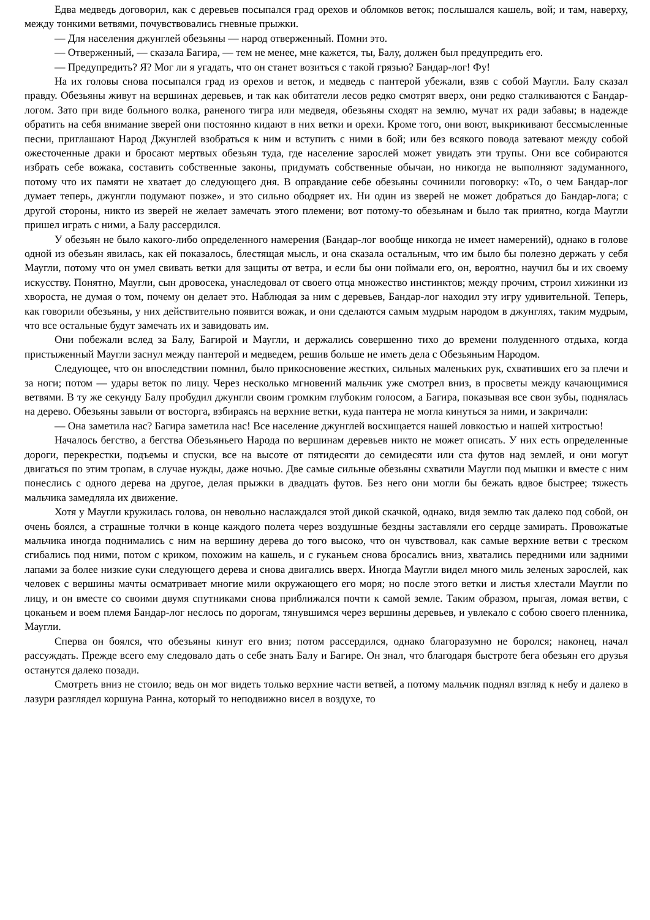Едва медведь договорил, как с деревьев посыпался град орехов и обломков веток; послышался кашель, вой; и там, наверху, между тонкими ветвями, почувствовались гневные прыжки.
— Для населения джунглей обезьяны — народ отверженный. Помни это.
— Отверженный, — сказала Багира, — тем не менее, мне кажется, ты, Балу, должен был предупредить его.
— Предупредить? Я? Мог ли я угадать, что он станет возиться с такой грязью? Бандар-лог! Фу!
На их головы снова посыпался град из орехов и веток, и медведь с пантерой убежали, взяв с собой Маугли. Балу сказал правду. Обезьяны живут на вершинах деревьев, и так как обитатели лесов редко смотрят вверх, они редко сталкиваются с Бандар-логом. Зато при виде больного волка, раненого тигра или медведя, обезьяны сходят на землю, мучат их ради забавы; в надежде обратить на себя внимание зверей они постоянно кидают в них ветки и орехи. Кроме того, они воют, выкрикивают бессмысленные песни, приглашают Народ Джунглей взобраться к ним и вступить с ними в бой; или без всякого повода затевают между собой ожесточенные драки и бросают мертвых обезьян туда, где население зарослей может увидать эти трупы. Они все собираются избрать себе вожака, составить собственные законы, придумать собственные обычаи, но никогда не выполняют задуманного, потому что их памяти не хватает до следующего дня. В оправдание себе обезьяны сочинили поговорку: «То, о чем Бандар-лог думает теперь, джунгли подумают позже», и это сильно ободряет их. Ни один из зверей не может добраться до Бандар-лога; с другой стороны, никто из зверей не желает замечать этого племени; вот потому-то обезьянам и было так приятно, когда Маугли пришел играть с ними, а Балу рассердился.
У обезьян не было какого-либо определенного намерения (Бандар-лог вообще никогда не имеет намерений), однако в голове одной из обезьян явилась, как ей показалось, блестящая мысль, и она сказала остальным, что им было бы полезно держать у себя Маугли, потому что он умел свивать ветки для защиты от ветра, и если бы они поймали его, он, вероятно, научил бы и их своему искусству. Понятно, Маугли, сын дровосека, унаследовал от своего отца множество инстинктов; между прочим, строил хижинки из хвороста, не думая о том, почему он делает это. Наблюдая за ним с деревьев, Бандар-лог находил эту игру удивительной. Теперь, как говорили обезьяны, у них действительно появится вожак, и они сделаются самым мудрым народом в джунглях, таким мудрым, что все остальные будут замечать их и завидовать им.
Они побежали вслед за Балу, Багирой и Маугли, и держались совершенно тихо до времени полуденного отдыха, когда пристыженный Маугли заснул между пантерой и медведем, решив больше не иметь дела с Обезьяньим Народом.
Следующее, что он впоследствии помнил, было прикосновение жестких, сильных маленьких рук, схвативших его за плечи и за ноги; потом — удары веток по лицу. Через несколько мгновений мальчик уже смотрел вниз, в просветы между качающимися ветвями. В ту же секунду Балу пробудил джунгли своим громким глубоким голосом, а Багира, показывая все свои зубы, поднялась на дерево. Обезьяны завыли от восторга, взбираясь на верхние ветки, куда пантера не могла кинуться за ними, и закричали:
— Она заметила нас? Багира заметила нас! Все население джунглей восхищается нашей ловкостью и нашей хитростью!
Началось бегство, а бегства Обезьяньего Народа по вершинам деревьев никто не может описать. У них есть определенные дороги, перекрестки, подъемы и спуски, все на высоте от пятидесяти до семидесяти или ста футов над землей, и они могут двигаться по этим тропам, в случае нужды, даже ночью. Две самые сильные обезьяны схватили Маугли под мышки и вместе с ним понеслись с одного дерева на другое, делая прыжки в двадцать футов. Без него они могли бы бежать вдвое быстрее; тяжесть мальчика замедляла их движение.
Хотя у Маугли кружилась голова, он невольно наслаждался этой дикой скачкой, однако, видя землю так далеко под собой, он очень боялся, а страшные толчки в конце каждого полета через воздушные бездны заставляли его сердце замирать. Провожатые мальчика иногда поднимались с ним на вершину дерева до того высоко, что он чувствовал, как самые верхние ветви с треском сгибались под ними, потом с криком, похожим на кашель, и с гуканьем снова бросались вниз, хватались передними или задними лапами за более низкие суки следующего дерева и снова двигались вверх. Иногда Маугли видел много миль зеленых зарослей, как человек с вершины мачты осматривает многие мили окружающего его моря; но после этого ветки и листья хлестали Маугли по лицу, и он вместе со своими двумя спутниками снова приближался почти к самой земле. Таким образом, прыгая, ломая ветви, с цоканьем и воем племя Бандар-лог неслось по дорогам, тянувшимся через вершины деревьев, и увлекало с собою своего пленника, Маугли.
Сперва он боялся, что обезьяны кинут его вниз; потом рассердился, однако благоразумно не боролся; наконец, начал рассуждать. Прежде всего ему следовало дать о себе знать Балу и Багире. Он знал, что благодаря быстроте бега обезьян его друзья останутся далеко позади.
Смотреть вниз не стоило; ведь он мог видеть только верхние части ветвей, а потому мальчик поднял взгляд к небу и далеко в лазури разглядел коршуна Ранна, который то неподвижно висел в воздухе, то